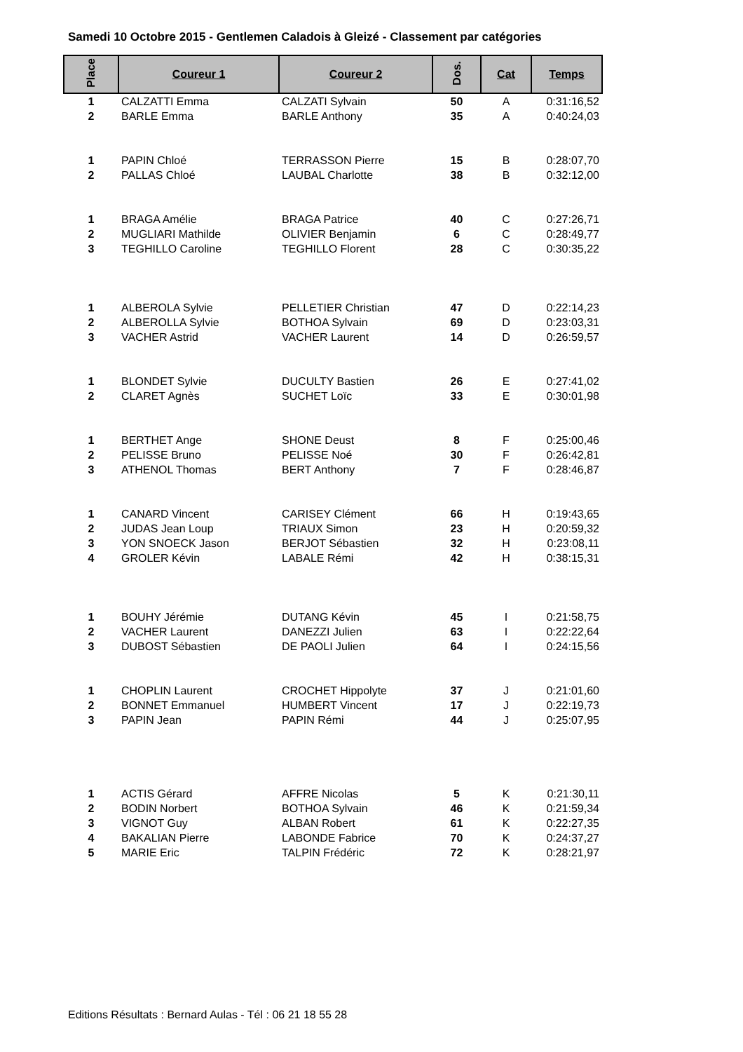Samedi 10 Octobre 2015 - Gentlemen Caladois à Gleizé - Classement par catégories
| Place | Coureur 1 | Coureur 2 | Dos. | Cat | Temps |
| --- | --- | --- | --- | --- | --- |
| 1 | CALZATTI Emma | CALZATI Sylvain | 50 | A | 0:31:16,52 |
| 2 | BARLE Emma | BARLE Anthony | 35 | A | 0:40:24,03 |
| 1 | PAPIN Chloé | TERRASSON Pierre | 15 | B | 0:28:07,70 |
| 2 | PALLAS Chloé | LAUBAL Charlotte | 38 | B | 0:32:12,00 |
| 1 | BRAGA Amélie | BRAGA Patrice | 40 | C | 0:27:26,71 |
| 2 | MUGLIARI Mathilde | OLIVIER Benjamin | 6 | C | 0:28:49,77 |
| 3 | TEGHILLO Caroline | TEGHILLO Florent | 28 | C | 0:30:35,22 |
| 1 | ALBEROLA Sylvie | PELLETIER Christian | 47 | D | 0:22:14,23 |
| 2 | ALBEROLLA Sylvie | BOTHOA Sylvain | 69 | D | 0:23:03,31 |
| 3 | VACHER Astrid | VACHER Laurent | 14 | D | 0:26:59,57 |
| 1 | BLONDET Sylvie | DUCULTY Bastien | 26 | E | 0:27:41,02 |
| 2 | CLARET Agnès | SUCHET Loïc | 33 | E | 0:30:01,98 |
| 1 | BERTHET Ange | SHONE Deust | 8 | F | 0:25:00,46 |
| 2 | PELISSE Bruno | PELISSE Noé | 30 | F | 0:26:42,81 |
| 3 | ATHENOL Thomas | BERT Anthony | 7 | F | 0:28:46,87 |
| 1 | CANARD Vincent | CARISEY Clément | 66 | H | 0:19:43,65 |
| 2 | JUDAS Jean Loup | TRIAUX Simon | 23 | H | 0:20:59,32 |
| 3 | YON SNOECK Jason | BERJOT Sébastien | 32 | H | 0:23:08,11 |
| 4 | GROLER Kévin | LABALE Rémi | 42 | H | 0:38:15,31 |
| 1 | BOUHY Jérémie | DUTANG Kévin | 45 | I | 0:21:58,75 |
| 2 | VACHER Laurent | DANEZZI Julien | 63 | I | 0:22:22,64 |
| 3 | DUBOST Sébastien | DE PAOLI Julien | 64 | I | 0:24:15,56 |
| 1 | CHOPLIN Laurent | CROCHET Hippolyte | 37 | J | 0:21:01,60 |
| 2 | BONNET Emmanuel | HUMBERT Vincent | 17 | J | 0:22:19,73 |
| 3 | PAPIN Jean | PAPIN Rémi | 44 | J | 0:25:07,95 |
| 1 | ACTIS Gérard | AFFRE Nicolas | 5 | K | 0:21:30,11 |
| 2 | BODIN Norbert | BOTHOA Sylvain | 46 | K | 0:21:59,34 |
| 3 | VIGNOT Guy | ALBAN Robert | 61 | K | 0:22:27,35 |
| 4 | BAKALIAN Pierre | LABONDE Fabrice | 70 | K | 0:24:37,27 |
| 5 | MARIE Eric | TALPIN Frédéric | 72 | K | 0:28:21,97 |
Editions Résultats : Bernard Aulas - Tél : 06 21 18 55 28